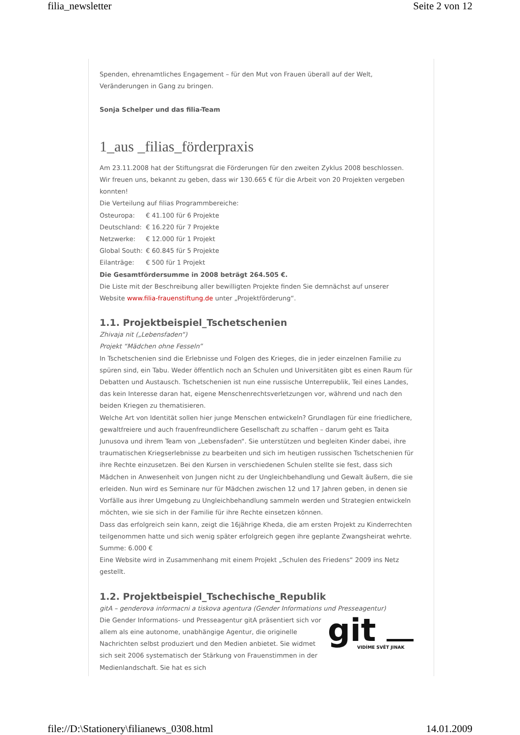filia_newsletter Seite 2 von 12
Spenden, ehrenamtliches Engagement – für den Mut von Frauen überall auf der Welt, Veränderungen in Gang zu bringen.
Sonja Schelper und das filia-Team
1_aus _filias_förderpraxis
Am 23.11.2008 hat der Stiftungsrat die Förderungen für den zweiten Zyklus 2008 beschlossen. Wir freuen uns, bekannt zu geben, dass wir 130.665 € für die Arbeit von 20 Projekten vergeben konnten!
Die Verteilung auf filias Programmbereiche:
Osteuropa: € 41.100 für 6 Projekte
Deutschland: € 16.220 für 7 Projekte
Netzwerke: € 12.000 für 1 Projekt
Global South: € 60.845 für 5 Projekte
Eilanträge: € 500 für 1 Projekt
Die Gesamtfördersumme in 2008 beträgt 264.505 €.
Die Liste mit der Beschreibung aller bewilligten Projekte finden Sie demnächst auf unserer Website www.filia-frauenstiftung.de unter „Projektförderung“.
1.1. Projektbeispiel_Tschetschenien
Zhivaja nit („Lebensfaden“)
Projekt “Mädchen ohne Fesseln”
In Tschetschenien sind die Erlebnisse und Folgen des Krieges, die in jeder einzelnen Familie zu spüren sind, ein Tabu. Weder öffentlich noch an Schulen und Universitäten gibt es einen Raum für Debatten und Austausch. Tschetschenien ist nun eine russische Unterrepublik, Teil eines Landes, das kein Interesse daran hat, eigene Menschenrechtsverletzungen vor, während und nach den beiden Kriegen zu thematisieren.
Welche Art von Identität sollen hier junge Menschen entwickeln? Grundlagen für eine friedlichere, gewaltfreiere und auch frauenfreundlichere Gesellschaft zu schaffen – darum geht es Taita Junusova und ihrem Team von „Lebensfaden“. Sie unterstützen und begleiten Kinder dabei, ihre traumatischen Kriegserlebnisse zu bearbeiten und sich im heutigen russischen Tschetschenien für ihre Rechte einzusetzen. Bei den Kursen in verschiedenen Schulen stellte sie fest, dass sich Mädchen in Anwesenheit von Jungen nicht zu der Ungleichbehandlung und Gewalt äußern, die sie erleiden. Nun wird es Seminare nur für Mädchen zwischen 12 und 17 Jahren geben, in denen sie Vorfälle aus ihrer Umgebung zu Ungleichbehandlung sammeln werden und Strategien entwickeln möchten, wie sie sich in der Familie für ihre Rechte einsetzen können.
Dass das erfolgreich sein kann, zeigt die 16jährige Kheda, die am ersten Projekt zu Kinderrechten teilgenommen hatte und sich wenig später erfolgreich gegen ihre geplante Zwangsheirat wehrte.
Summe: 6.000 €
Eine Website wird in Zusammenhang mit einem Projekt „Schulen des Friedens“ 2009 ins Netz gestellt.
1.2. Projektbeispiel_Tschechische_Republik
gitA – genderova informacni a tiskova agentura (Gender Informations und Presseagentur)
git
VIDÍME SVĚT JINAK
Die Gender Informations- und Presseagentur gitA präsentiert sich vor allem als eine autonome, unabhängige Agentur, die originelle Nachrichten selbst produziert und den Medien anbietet. Sie widmet sich seit 2006 systematisch der Stärkung von Frauenstimmen in der Medienlandschaft. Sie hat es sich
file://D:\Stationery\filianews_0308.html 14.01.2009